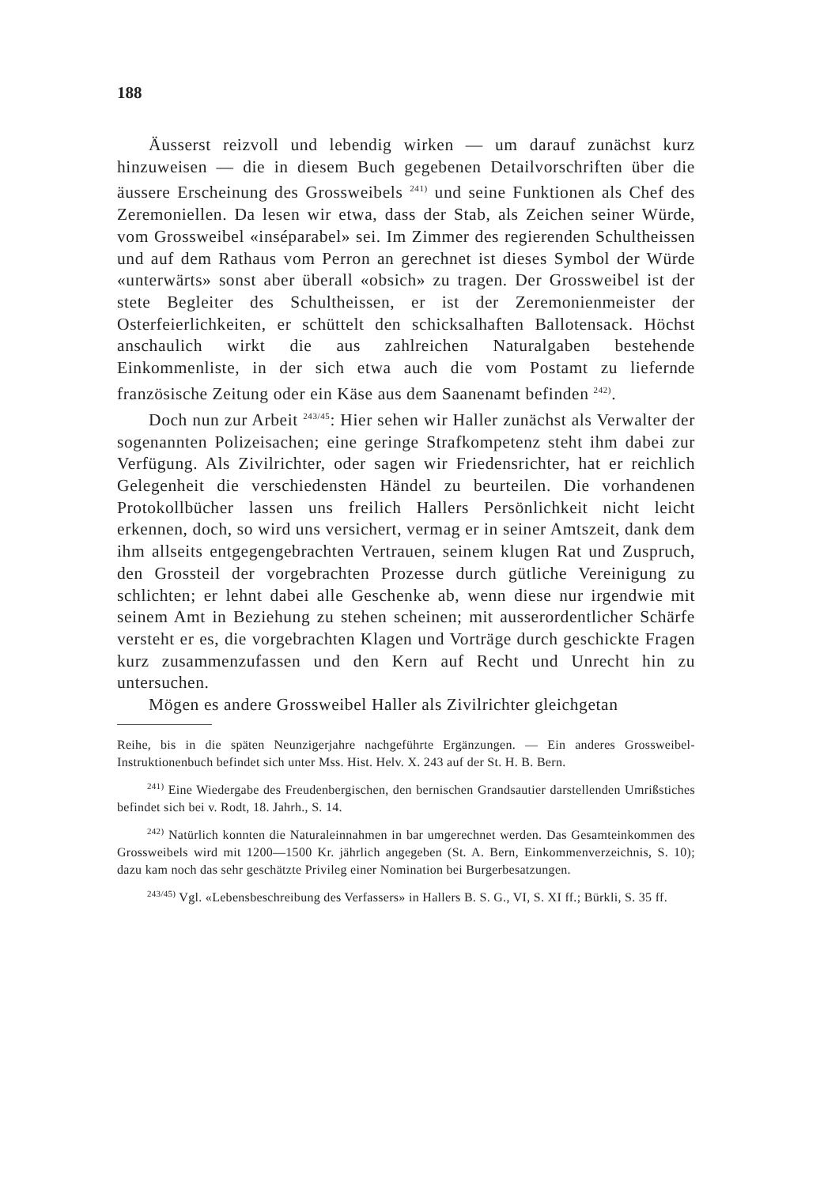188
Äusserst reizvoll und lebendig wirken — um darauf zunächst kurz hinzuweisen — die in diesem Buch gegebenen Detailvorschriften über die äussere Erscheinung des Grossweibels <sup>241)</sup> und seine Funktionen als Chef des Zeremoniellen. Da lesen wir etwa, dass der Stab, als Zeichen seiner Würde, vom Grossweibel «inséparabel» sei. Im Zimmer des regierenden Schultheissen und auf dem Rathaus vom Perron an gerechnet ist dieses Symbol der Würde «unterwärts» sonst aber überall «obsich» zu tragen. Der Grossweibel ist der stete Begleiter des Schultheissen, er ist der Zeremonienmeister der Osterfeierlichkeiten, er schüttelt den schicksalhaften Ballotensack. Höchst anschaulich wirkt die aus zahlreichen Naturalgaben bestehende Einkommenliste, in der sich etwa auch die vom Postamt zu liefernde französische Zeitung oder ein Käse aus dem Saanenamt befinden <sup>242)</sup>.
Doch nun zur Arbeit <sup>243/45</sup>: Hier sehen wir Haller zunächst als Verwalter der sogenannten Polizeisachen; eine geringe Strafkompetenz steht ihm dabei zur Verfügung. Als Zivilrichter, oder sagen wir Friedensrichter, hat er reichlich Gelegenheit die verschiedensten Händel zu beurteilen. Die vorhandenen Protokollbücher lassen uns freilich Hallers Persönlichkeit nicht leicht erkennen, doch, so wird uns versichert, vermag er in seiner Amtszeit, dank dem ihm allseits entgegengebrachten Vertrauen, seinem klugen Rat und Zuspruch, den Grossteil der vorgebrachten Prozesse durch gütliche Vereinigung zu schlichten; er lehnt dabei alle Geschenke ab, wenn diese nur irgendwie mit seinem Amt in Beziehung zu stehen scheinen; mit ausserordentlicher Schärfe versteht er es, die vorgebrachten Klagen und Vorträge durch geschickte Fragen kurz zusammenzufassen und den Kern auf Recht und Unrecht hin zu untersuchen.
Mögen es andere Grossweibel Haller als Zivilrichter gleichgetan
Reihe, bis in die späten Neunzigerjahre nachgeführte Ergänzungen. — Ein anderes Grossweibel-Instruktionenbuch befindet sich unter Mss. Hist. Helv. X. 243 auf der St. H. B. Bern.
<sup>241)</sup> Eine Wiedergabe des Freudenbergischen, den bernischen Grandsautier darstellenden Umrißstiches befindet sich bei v. Rodt, 18. Jahrh., S. 14.
<sup>242)</sup> Natürlich konnten die Naturaleinnahmen in bar umgerechnet werden. Das Gesamteinkommen des Grossweibels wird mit 1200—1500 Kr. jährlich angegeben (St. A. Bern, Einkommenverzeichnis, S. 10); dazu kam noch das sehr geschätzte Privileg einer Nomination bei Burgerbesatzungen.
<sup>243/45)</sup> Vgl. «Lebensbeschreibung des Verfassers» in Hallers B. S. G., VI, S. XI ff.; Bürkli, S. 35 ff.